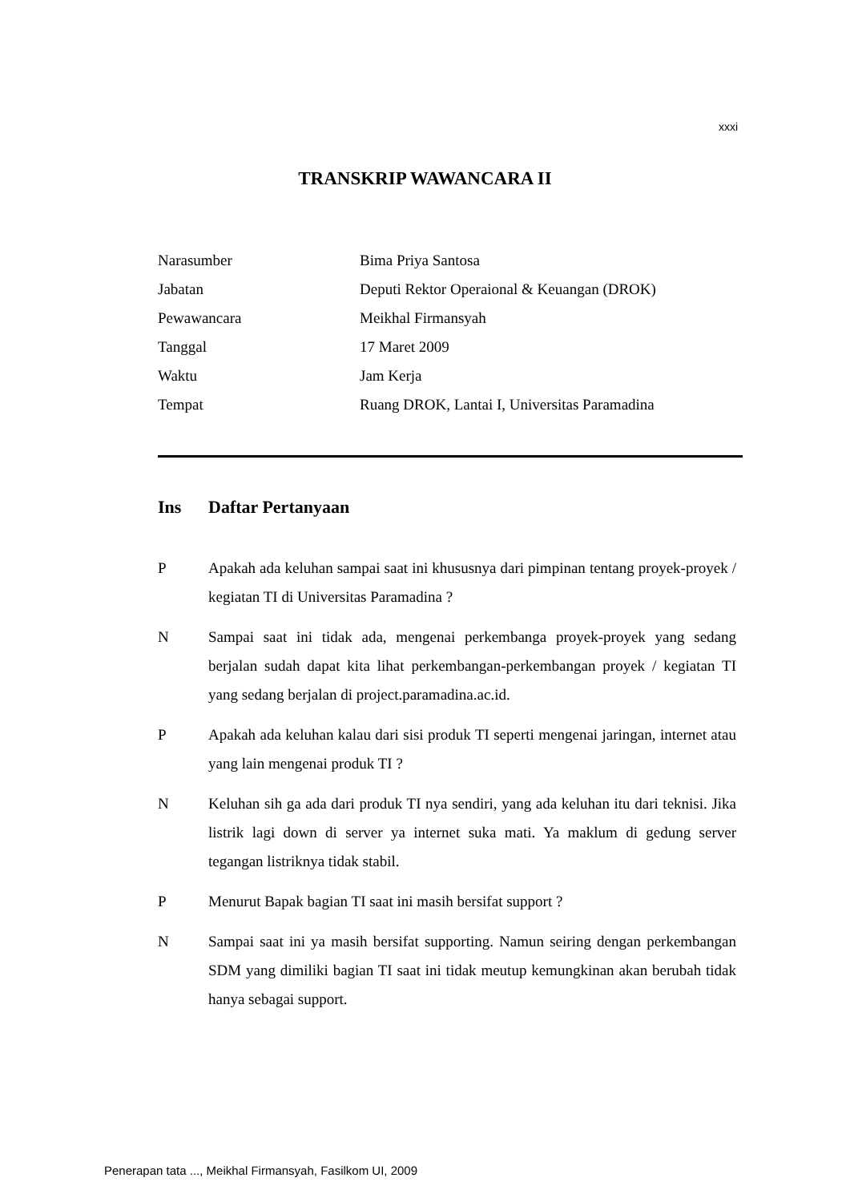xxxi
TRANSKRIP WAWANCARA II
| Narasumber | Bima Priya Santosa |
| Jabatan | Deputi Rektor Operaional & Keuangan (DROK) |
| Pewawancara | Meikhal Firmansyah |
| Tanggal | 17 Maret 2009 |
| Waktu | Jam Kerja |
| Tempat | Ruang DROK, Lantai I, Universitas Paramadina |
Ins Daftar Pertanyaan
P Apakah ada keluhan sampai saat ini khususnya dari pimpinan tentang proyek-proyek / kegiatan TI di Universitas Paramadina ?
N Sampai saat ini tidak ada, mengenai perkembanga proyek-proyek yang sedang berjalan sudah dapat kita lihat perkembangan-perkembangan proyek / kegiatan TI yang sedang berjalan di project.paramadina.ac.id.
P Apakah ada keluhan kalau dari sisi produk TI seperti mengenai jaringan, internet atau yang lain mengenai produk TI ?
N Keluhan sih ga ada dari produk TI nya sendiri, yang ada keluhan itu dari teknisi. Jika listrik lagi down di server ya internet suka mati. Ya maklum di gedung server tegangan listriknya tidak stabil.
P Menurut Bapak bagian TI saat ini masih bersifat support ?
N Sampai saat ini ya masih bersifat supporting. Namun seiring dengan perkembangan SDM yang dimiliki bagian TI saat ini tidak meutup kemungkinan akan berubah tidak hanya sebagai support.
Penerapan tata ..., Meikhal Firmansyah, Fasilkom UI, 2009